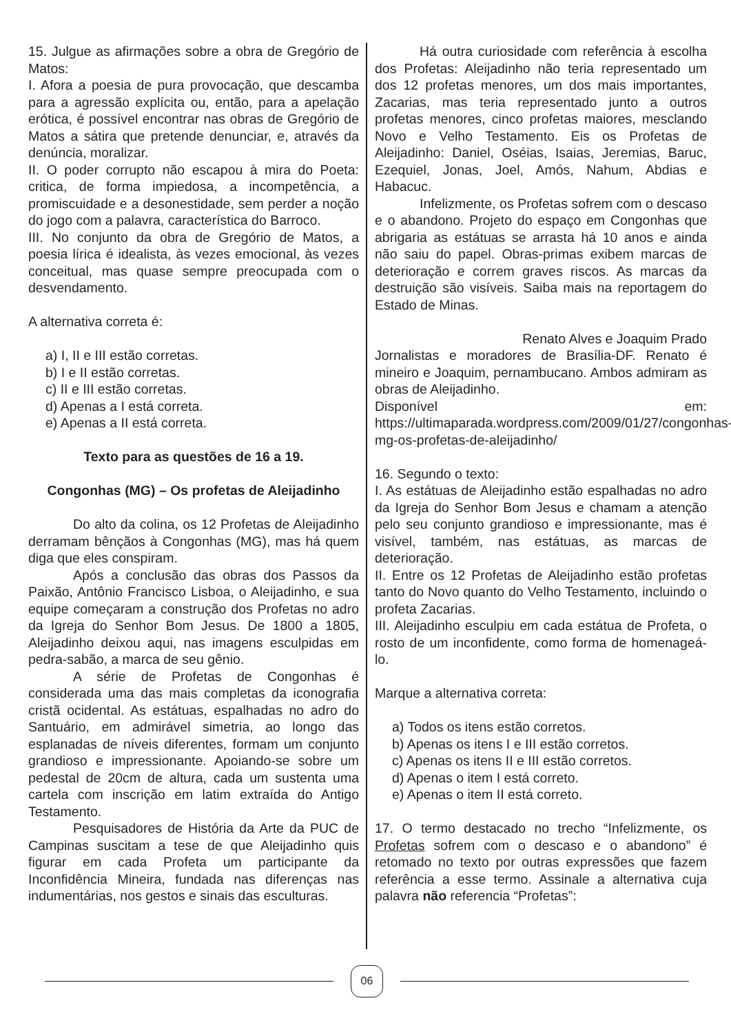15. Julgue as afirmações sobre a obra de Gregório de Matos:
I. Afora a poesia de pura provocação, que descamba para a agressão explícita ou, então, para a apelação erótica, é possível encontrar nas obras de Gregório de Matos a sátira que pretende denunciar, e, através da denúncia, moralizar.
II. O poder corrupto não escapou à mira do Poeta: critica, de forma impiedosa, a incompetência, a promiscuidade e a desonestidade, sem perder a noção do jogo com a palavra, característica do Barroco.
III. No conjunto da obra de Gregório de Matos, a poesia lírica é idealista, às vezes emocional, às vezes conceitual, mas quase sempre preocupada com o desvendamento.
A alternativa correta é:
a) I, II e III estão corretas.
b) I e II estão corretas.
c) II e III estão corretas.
d) Apenas a I está correta.
e) Apenas a II está correta.
Texto para as questões de 16 a 19.
Congonhas (MG) – Os profetas de Aleijadinho
Do alto da colina, os 12 Profetas de Aleijadinho derramam bênçãos à Congonhas (MG), mas há quem diga que eles conspiram.
Após a conclusão das obras dos Passos da Paixão, Antônio Francisco Lisboa, o Aleijadinho, e sua equipe começaram a construção dos Profetas no adro da Igreja do Senhor Bom Jesus. De 1800 a 1805, Aleijadinho deixou aqui, nas imagens esculpidas em pedra-sabão, a marca de seu gênio.
A série de Profetas de Congonhas é considerada uma das mais completas da iconografia cristã ocidental. As estátuas, espalhadas no adro do Santuário, em admirável simetria, ao longo das esplanadas de níveis diferentes, formam um conjunto grandioso e impressionante. Apoiando-se sobre um pedestal de 20cm de altura, cada um sustenta uma cartela com inscrição em latim extraída do Antigo Testamento.
Pesquisadores de História da Arte da PUC de Campinas suscitam a tese de que Aleijadinho quis figurar em cada Profeta um participante da Inconfidência Mineira, fundada nas diferenças nas indumentárias, nos gestos e sinais das esculturas.
Há outra curiosidade com referência à escolha dos Profetas: Aleijadinho não teria representado um dos 12 profetas menores, um dos mais importantes, Zacarias, mas teria representado junto a outros profetas menores, cinco profetas maiores, mesclando Novo e Velho Testamento. Eis os Profetas de Aleijadinho: Daniel, Oséias, Isaias, Jeremias, Baruc, Ezequiel, Jonas, Joel, Amós, Nahum, Abdias e Habacuc.
Infelizmente, os Profetas sofrem com o descaso e o abandono. Projeto do espaço em Congonhas que abrigaria as estátuas se arrasta há 10 anos e ainda não saiu do papel. Obras-primas exibem marcas de deterioração e correm graves riscos. As marcas da destruição são visíveis. Saiba mais na reportagem do Estado de Minas.
Renato Alves e Joaquim Prado
Jornalistas e moradores de Brasília-DF. Renato é mineiro e Joaquim, pernambucano. Ambos admiram as obras de Aleijadinho.
Disponível em: https://ultimaparada.wordpress.com/2009/01/27/congonhas-mg-os-profetas-de-aleijadinho/
16. Segundo o texto:
I. As estátuas de Aleijadinho estão espalhadas no adro da Igreja do Senhor Bom Jesus e chamam a atenção pelo seu conjunto grandioso e impressionante, mas é visível, também, nas estátuas, as marcas de deterioração.
II. Entre os 12 Profetas de Aleijadinho estão profetas tanto do Novo quanto do Velho Testamento, incluindo o profeta Zacarias.
III. Aleijadinho esculpiu em cada estátua de Profeta, o rosto de um inconfidente, como forma de homenageá-lo.
Marque a alternativa correta:
a) Todos os itens estão corretos.
b) Apenas os itens I e III estão corretos.
c) Apenas os itens II e III estão corretos.
d) Apenas o item I está correto.
e) Apenas o item II está correto.
17. O termo destacado no trecho “Infelizmente, os Profetas sofrem com o descaso e o abandono” é retomado no texto por outras expressões que fazem referência a esse termo. Assinale a alternativa cuja palavra não referencia “Profetas”:
06